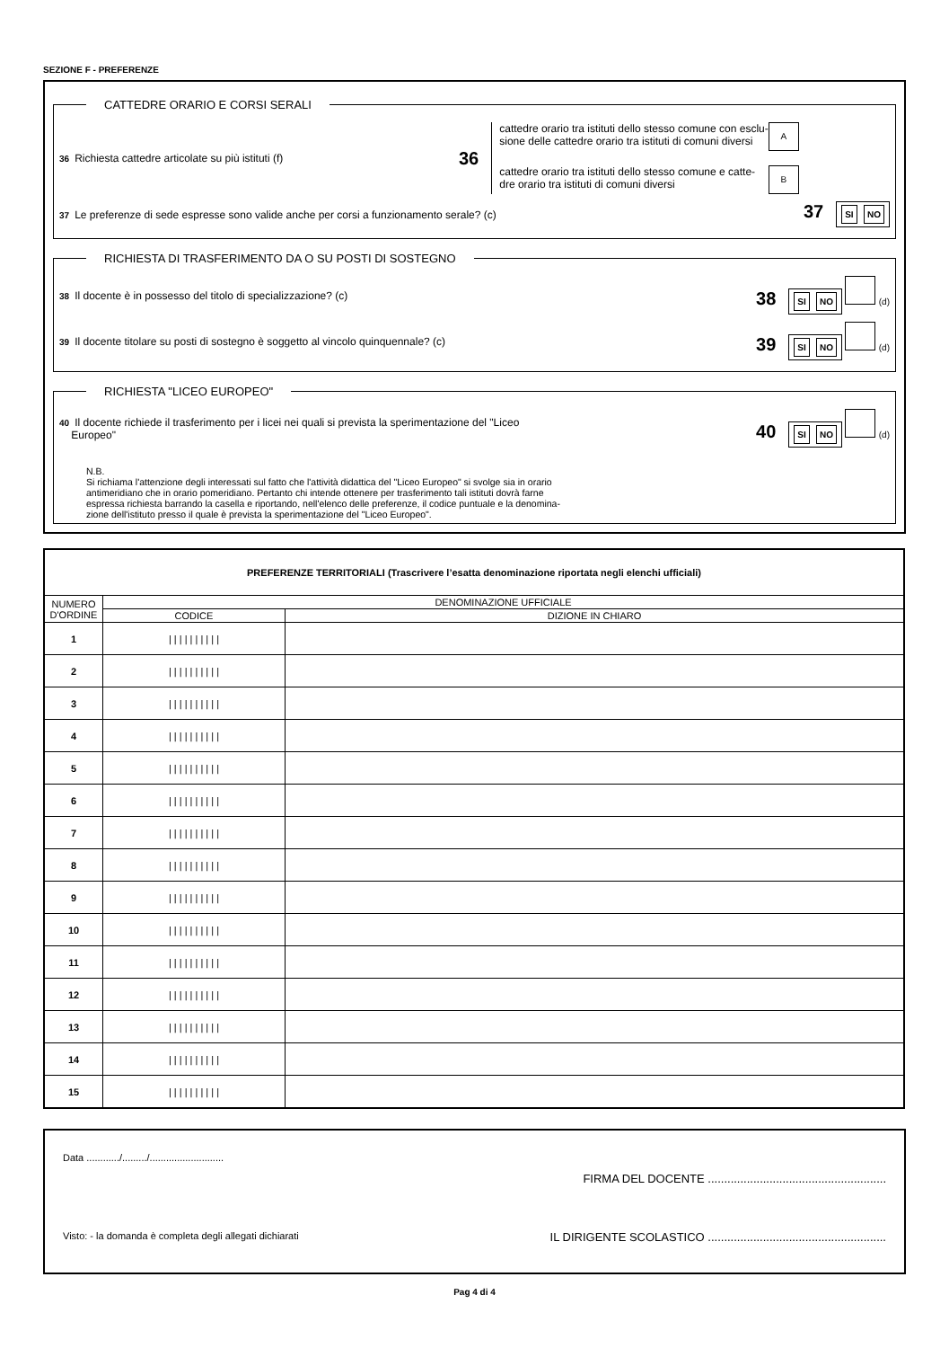SEZIONE F - PREFERENZE
CATTEDRE ORARIO E CORSI SERALI
36 Richiesta cattedre articolate su più istituti (f)
36
cattedre orario tra istituti dello stesso comune con esclu-
sione delle cattedre orario tra istituti di comuni diversi A
cattedre orario tra istituti dello stesso comune e catte-
dre orario tra istituti di comuni diversi B
37 Le preferenze di sede espresse sono valide anche per corsi a funzionamento serale? (c)
37 SI NO
RICHIESTA DI TRASFERIMENTO DA O SU POSTI DI SOSTEGNO
38 Il docente è in possesso del titolo di specializzazione? (c)
38 SI NO (d)
39 Il docente titolare su posti di sostegno è soggetto al vincolo quinquennale? (c)
39 SI NO (d)
RICHIESTA "LICEO EUROPEO"
40 Il docente richiede il trasferimento per i licei nei quali si prevista la sperimentazione del "Liceo
Europeo"
40 SI NO (d)
N.B.
Si richiama l'attenzione degli interessati sul fatto che l'attività didattica del "Liceo Europeo" si svolge sia in orario
antimeridiano che in orario pomeridiano. Pertanto chi intende ottenere per trasferimento tali istituti dovrà farne
espressa richiesta barrando la casella e riportando, nell'elenco delle preferenze, il codice puntuale e la denomina-
zione dell'istituto presso il quale è prevista la sperimentazione del "Liceo Europeo".
| PREFERENZE TERRITORIALI (Trascrivere l’esatta denominazione riportata negli elenchi ufficiali) | | |
| --- | --- | --- |
| NUMERO D'ORDINE | DENOMINAZIONE UFFICIALE | |
| | CODICE | DIZIONE IN CHIARO |
| 1 | / / / / / / / / / / | |
| 2 | / / / / / / / / / / | |
| 3 | / / / / / / / / / / | |
| 4 | / / / / / / / / / / | |
| 5 | / / / / / / / / / / | |
| 6 | / / / / / / / / / / | |
| 7 | / / / / / / / / / / | |
| 8 | / / / / / / / / / / | |
| 9 | / / / / / / / / / / | |
| 10 | / / / / / / / / / / | |
| 11 | / / / / / / / / / / | |
| 12 | / / / / / / / / / / | |
| 13 | / / / / / / / / / / | |
| 14 | / / / / / / / / / / | |
| 15 | / / / / / / / / / / | |
Data ............/........./...........................
FIRMA DEL DOCENTE .......................................................
Visto: - la domanda è completa degli allegati dichiarati IL DIRIGENTE SCOLASTICO .......................................................
Pag 4 di 4